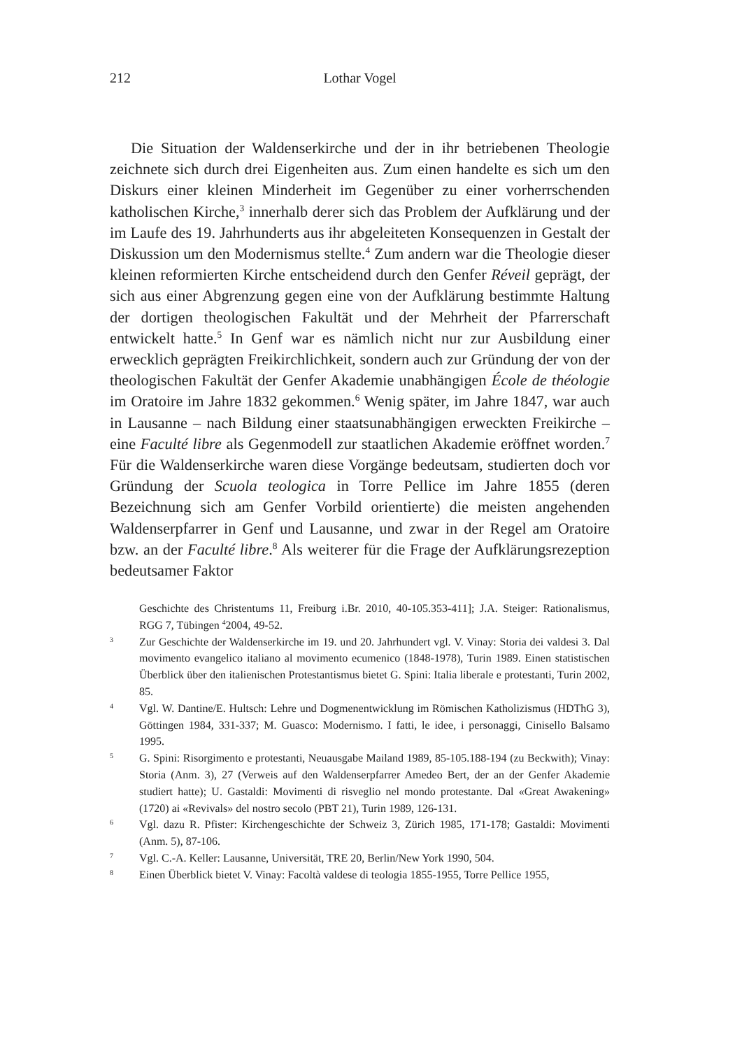212 Lothar Vogel
Die Situation der Waldenserkirche und der in ihr betriebenen Theologie zeichnete sich durch drei Eigenheiten aus. Zum einen handelte es sich um den Diskurs einer kleinen Minderheit im Gegenüber zu einer vorherrschenden katholischen Kirche,<sup>3</sup> innerhalb derer sich das Problem der Aufklärung und der im Laufe des 19. Jahrhunderts aus ihr abgeleiteten Konsequenzen in Gestalt der Diskussion um den Modernismus stellte.<sup>4</sup> Zum andern war die Theologie dieser kleinen reformierten Kirche entscheidend durch den Genfer Réveil geprägt, der sich aus einer Abgrenzung gegen eine von der Aufklärung bestimmte Haltung der dortigen theologischen Fakultät und der Mehrheit der Pfarrerschaft entwickelt hatte.<sup>5</sup> In Genf war es nämlich nicht nur zur Ausbildung einer erwecklich geprägten Freikirchlichkeit, sondern auch zur Gründung der von der theologischen Fakultät der Genfer Akademie unabhängigen École de théologie im Oratoire im Jahre 1832 gekommen.<sup>6</sup> Wenig später, im Jahre 1847, war auch in Lausanne – nach Bildung einer staatsunabhängigen erweckten Freikirche – eine Faculté libre als Gegenmodell zur staatlichen Akademie eröffnet worden.<sup>7</sup> Für die Waldenserkirche waren diese Vorgänge bedeutsam, studierten doch vor Gründung der Scuola teologica in Torre Pellice im Jahre 1855 (deren Bezeichnung sich am Genfer Vorbild orientierte) die meisten angehenden Waldenserpfarrer in Genf und Lausanne, und zwar in der Regel am Oratoire bzw. an der Faculté libre.<sup>8</sup> Als weiterer für die Frage der Aufklärungsrezeption bedeutsamer Faktor
Geschichte des Christentums 11, Freiburg i.Br. 2010, 40-105.353-411]; J.A. Steiger: Rationalismus, RGG 7, Tübingen <sup>4</sup>2004, 49-52.
3 Zur Geschichte der Waldenserkirche im 19. und 20. Jahrhundert vgl. V. Vinay: Storia dei valdesi 3. Dal movimento evangelico italiano al movimento ecumenico (1848-1978), Turin 1989. Einen statistischen Überblick über den italienischen Protestantismus bietet G. Spini: Italia liberale e protestanti, Turin 2002, 85.
4 Vgl. W. Dantine/E. Hultsch: Lehre und Dogmenentwicklung im Römischen Katholizismus (HDThG 3), Göttingen 1984, 331-337; M. Guasco: Modernismo. I fatti, le idee, i personaggi, Cinisello Balsamo 1995.
5 G. Spini: Risorgimento e protestanti, Neuausgabe Mailand 1989, 85-105.188-194 (zu Beckwith); Vinay: Storia (Anm. 3), 27 (Verweis auf den Waldenserpfarrer Amedeo Bert, der an der Genfer Akademie studiert hatte); U. Gastaldi: Movimenti di risveglio nel mondo protestante. Dal «Great Awakening» (1720) ai «Revivals» del nostro secolo (PBT 21), Turin 1989, 126-131.
6 Vgl. dazu R. Pfister: Kirchengeschichte der Schweiz 3, Zürich 1985, 171-178; Gastaldi: Movimenti (Anm. 5), 87-106.
7 Vgl. C.-A. Keller: Lausanne, Universität, TRE 20, Berlin/New York 1990, 504.
8 Einen Überblick bietet V. Vinay: Facoltà valdese di teologia 1855-1955, Torre Pellice 1955,